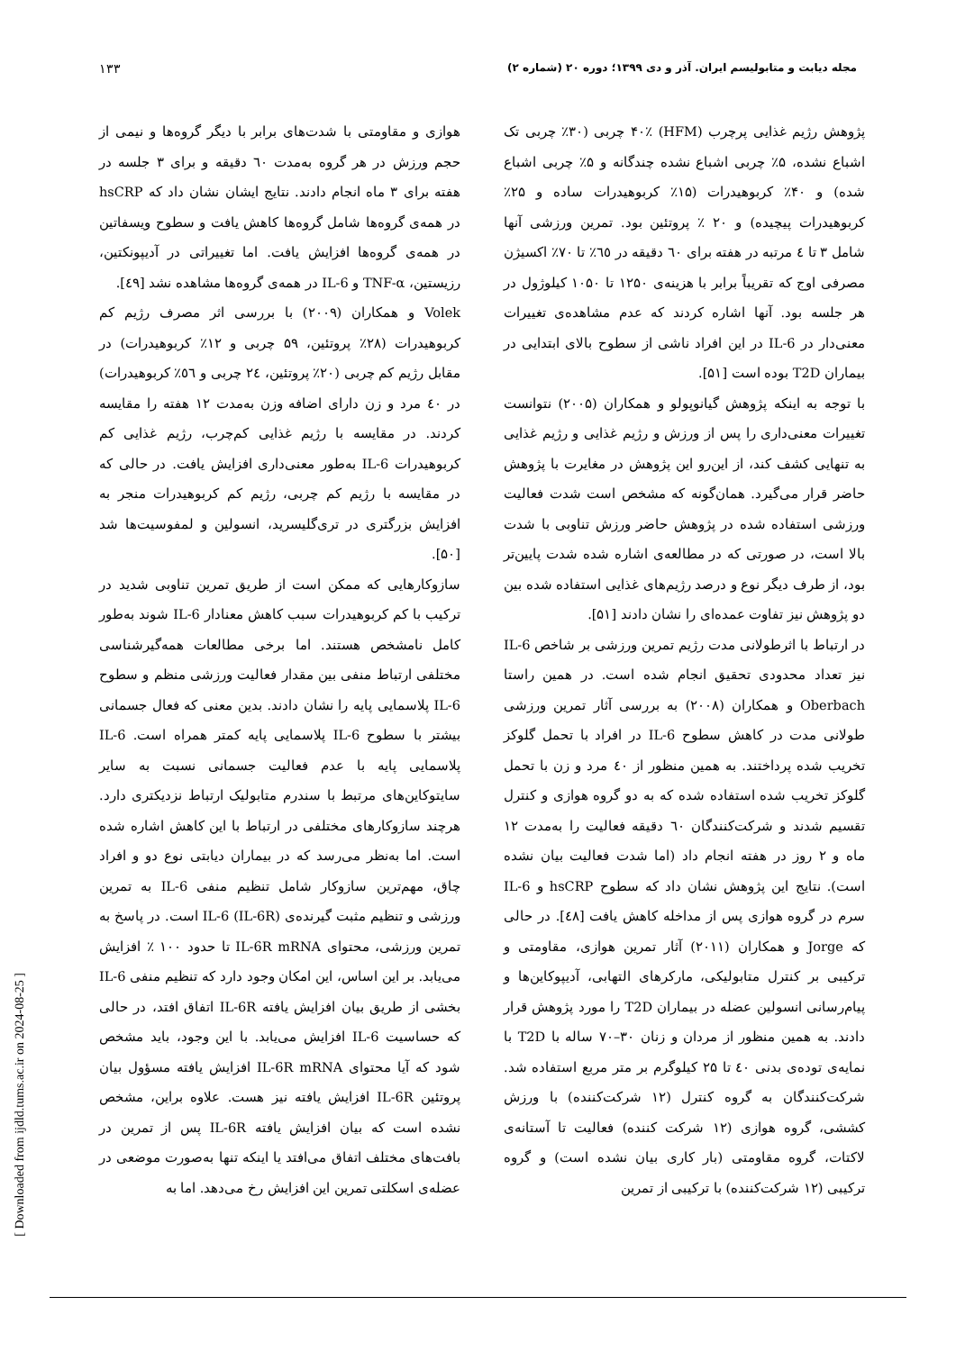مجله دیابت و متابولیسم ایران. آذر و دی ۱۳۹۹؛ دوره ۲۰ (شماره ۲) ۱۳۳
پژوهش رژیم غذایی پرچرب (HFM) ۴۰٪ چربی (۳۰٪ چربی تک اشباع نشده، ۵٪ چربی اشباع نشده چندگانه و ۵٪ چربی اشباع شده) و ۴۰٪ کربوهیدرات (۱۵٪ کربوهیدرات ساده و ۲۵٪ کربوهیدرات پیچیده) و ۲۰ ٪ پروتئین بود. تمرین ورزشی آنها شامل ۳ تا ٤ مرتبه در هفته برای ٦٠ دقیقه در ٦٥٪ تا ۷۰٪ اکسیژن مصرفی اوج که تقریباً برابر با هزینه‌ی ۱۲۵۰ تا ۱۰۵۰ کیلوژول در هر جلسه بود. آنها اشاره کردند که عدم مشاهده‌ی تغییرات معنی‌دار در IL-6 در این افراد ناشی از سطوح بالای ابتدایی در بیماران T2D بوده است [۵۱].
با توجه به اینکه پژوهش گیانوپولو و همکاران (۲۰۰۵) نتوانست تغییرات معنی‌داری را پس از ورزش و رژیم غذایی و رژیم غذایی به تنهایی کشف کند، از این‌رو این پژوهش در مغایرت با پژوهش حاضر قرار می‌گیرد. همان‌گونه که مشخص است شدت فعالیت ورزشی استفاده شده در پژوهش حاضر ورزش تناوبی با شدت بالا است، در صورتی که در مطالعه‌ی اشاره شده شدت پایین‌تر بود، از طرف دیگر نوع و درصد رژیم‌های غذایی استفاده شده بین دو پژوهش نیز تفاوت عمده‌ای را نشان دادند [۵۱].
در ارتباط با اثرطولانی مدت رژیم تمرین ورزشی بر شاخص IL-6 نیز تعداد محدودی تحقیق انجام شده است. در همین راستا Oberbach و همکاران (۲۰۰۸) به بررسی آثار تمرین ورزشی طولانی مدت در کاهش سطوح IL-6 در افراد با تحمل گلوکز تخریب شده پرداختند. به همین منظور از ٤٠ مرد و زن با تحمل گلوکز تخریب شده استفاده شده که به دو گروه هوازی و کنترل تقسیم شدند و شرکت‌کنندگان ٦٠ دقیقه فعالیت را به‌مدت ۱۲ ماه و ۲ روز در هفته انجام داد (اما شدت فعالیت بیان نشده است). نتایج این پژوهش نشان داد که سطوح hsCRP و IL-6 سرم در گروه هوازی پس از مداخله کاهش یافت [٤٨]. در حالی که Jorge و همکاران (۲۰۱۱) آثار تمرین هوازی، مقاومتی و ترکیبی بر کنترل متابولیکی، مارکرهای التهابی، آدیپوکاین‌ها و پیام‌رسانی انسولین عضله در بیماران T2D را مورد پژوهش قرار دادند. به همین منظور از مردان و زنان ۳۰–۷۰ ساله با T2D با نمایه‌ی توده‌ی بدنی ٤٠ تا ۲۵ کیلوگرم بر متر مربع استفاده شد. شرکت‌کنندگان به گروه کنترل (۱۲ شرکت‌کننده) با ورزش کششی، گروه هوازی (۱۲ شرکت کننده) فعالیت تا آستانه‌ی لاکتات، گروه مقاومتی (بار کاری بیان نشده است) و گروه ترکیبی (۱۲ شرکت‌کننده) با ترکیبی از تمرین
هوازی و مقاومتی با شدت‌های برابر با دیگر گروه‌ها و نیمی از حجم ورزش در هر گروه به‌مدت ٦٠ دقیقه و برای ۳ جلسه در هفته برای ۳ ماه انجام دادند. نتایج ایشان نشان داد که hsCRP در همه‌ی گروه‌ها شامل گروه‌ها کاهش یافت و سطوح ویسفاتین در همه‌ی گروه‌ها افزایش یافت. اما تغییراتی در آدیپونکتین، رزیستین، TNF-α و IL-6 در همه‌ی گروه‌ها مشاهده نشد [٤٩].
Volek و همکاران (۲۰۰۹) با بررسی اثر مصرف رژیم کم کربوهیدرات (۲۸٪ پروتئین، ۵۹ چربی و ۱۲٪ کربوهیدرات) در مقابل رژیم کم چربی (۲۰٪ پروتئین، ۲٤ چربی و ٥٦٪ کربوهیدرات) در ٤٠ مرد و زن دارای اضافه وزن به‌مدت ۱۲ هفته را مقایسه کردند. در مقایسه با رژیم غذایی کم‌چرب، رژیم غذایی کم کربوهیدرات IL-6 به‌طور معنی‌داری افزایش یافت. در حالی که در مقایسه با رژیم کم چربی، رژیم کم کربوهیدرات منجر به افزایش بزرگتری در تری‌گلیسرید، انسولین و لمفوسیت‌ها شد [۵۰].
سازوکارهایی که ممکن است از طریق تمرین تناوبی شدید در ترکیب با کم کربوهیدرات سبب کاهش معنادار IL-6 شوند به‌طور کامل نامشخص هستند. اما برخی مطالعات همه‌گیرشناسی مختلفی ارتباط منفی بین مقدار فعالیت ورزشی منظم و سطوح IL-6 پلاسمایی پایه را نشان دادند. بدین معنی که فعال جسمانی بیشتر با سطوح IL-6 پلاسمایی پایه کمتر همراه است. IL-6 پلاسمایی پایه با عدم فعالیت جسمانی نسبت به سایر سایتوکاین‌های مرتبط با سندرم متابولیک ارتباط نزدیکتری دارد. هرچند سازوکارهای مختلفی در ارتباط با این کاهش اشاره شده است. اما به‌نظر می‌رسد که در بیماران دیابتی نوع دو و افراد چاق، مهم‌ترین سازوکار شامل تنظیم منفی IL-6 به تمرین ورزشی و تنظیم مثبت گیرنده‌ی IL-6 (IL-6R) است. در پاسخ به تمرین ورزشی، محتوای IL-6R mRNA تا حدود ۱۰۰ ٪ افزایش می‌یابد. بر این اساس، این امکان وجود دارد که تنظیم منفی IL-6 بخشی از طریق بیان افزایش یافته IL-6R اتفاق افتد، در حالی که حساسیت IL-6 افزایش می‌یابد. با این وجود، باید مشخص شود که آیا محتوای IL-6R mRNA افزایش یافته مسؤول بیان پروتئین IL-6R افزایش یافته نیز هست. علاوه براین، مشخص نشده است که بیان افزایش یافته IL-6R پس از تمرین در بافت‌های مختلف اتفاق می‌افتد یا اینکه تنها به‌صورت موضعی در عضله‌ی اسکلتی تمرین این افزایش رخ می‌دهد. اما به
[ Downloaded from ijdld.tums.ac.ir on 2024-08-25 ]